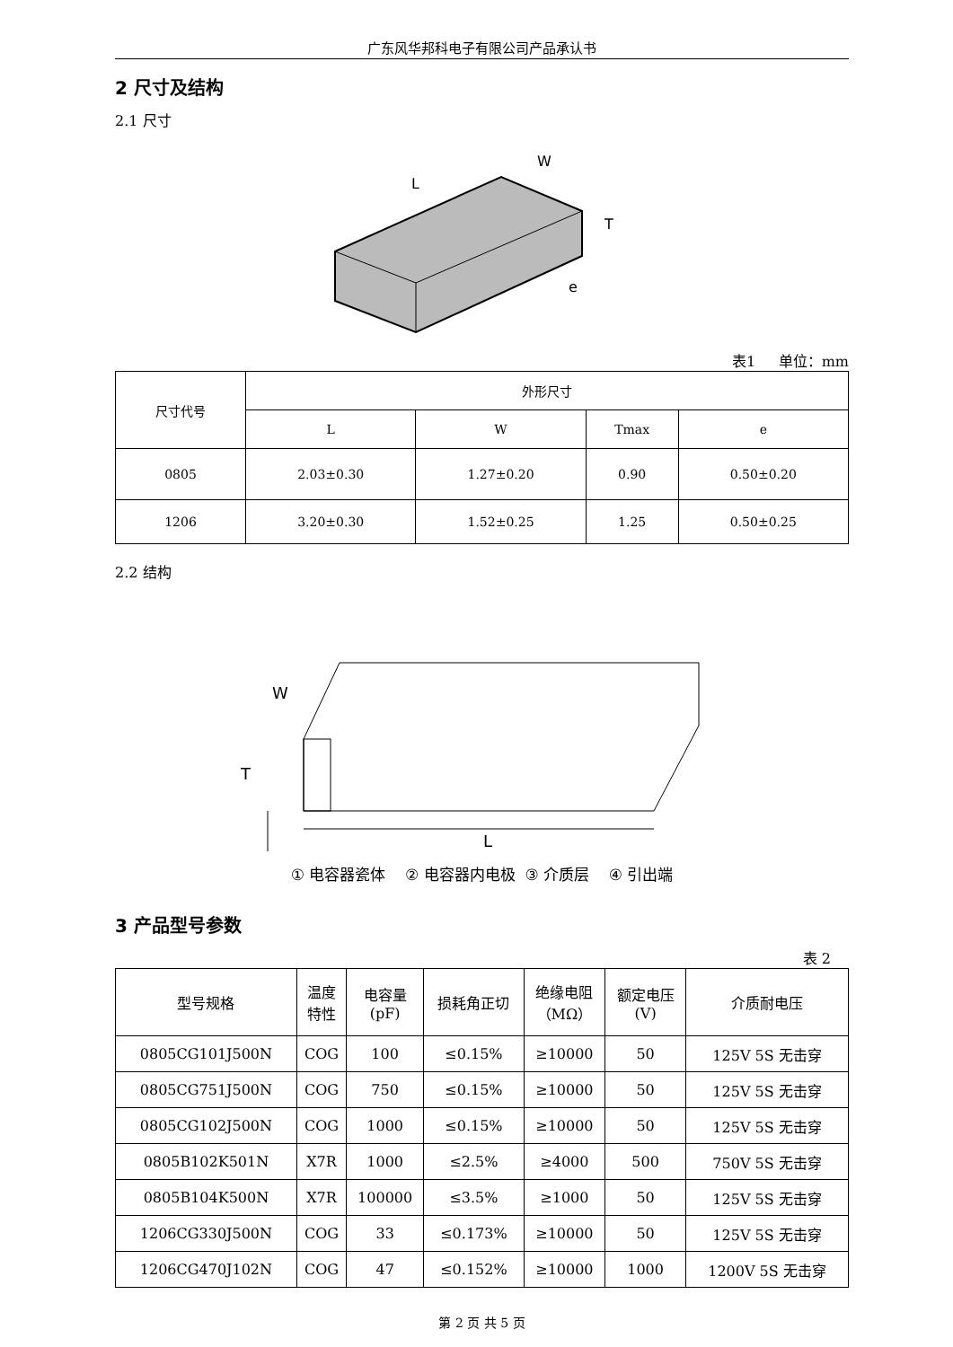广东风华邦科电子有限公司产品承认书
2 尺寸及结构
2.1 尺寸
L
W
T
e
表1 单位：mm
| 尺寸代号 | 外形尺寸 | | | |
| --- | --- | --- | --- | --- |
| | L | W | Tmax | e |
| 0805 | 2.03±0.30 | 1.27±0.20 | 0.90 | 0.50±0.20 |
| 1206 | 3.20±0.30 | 1.52±0.25 | 1.25 | 0.50±0.25 |
2.2 结构
W
T
L
① 电容器瓷体 ② 电容器内电极 ③ 介质层 ④ 引出端
3 产品型号参数
表 2
| 型号规格 | 温度 特性 | 电容量 (pF) | 损耗角正切 | 绝缘电阻 （MΩ） | 额定电压 (V) | 介质耐电压 |
| --- | --- | --- | --- | --- | --- | --- |
| 0805CG101J500N | COG | 100 | ≤0.15% | ≥10000 | 50 | 125V 5S 无击穿 |
| 0805CG751J500N | COG | 750 | ≤0.15% | ≥10000 | 50 | 125V 5S 无击穿 |
| 0805CG102J500N | COG | 1000 | ≤0.15% | ≥10000 | 50 | 125V 5S 无击穿 |
| 0805B102K501N | X7R | 1000 | ≤2.5% | ≥4000 | 500 | 750V 5S 无击穿 |
| 0805B104K500N | X7R | 100000 | ≤3.5% | ≥1000 | 50 | 125V 5S 无击穿 |
| 1206CG330J500N | COG | 33 | ≤0.173% | ≥10000 | 50 | 125V 5S 无击穿 |
| 1206CG470J102N | COG | 47 | ≤0.152% | ≥10000 | 1000 | 1200V 5S 无击穿 |
第 2 页 共 5 页